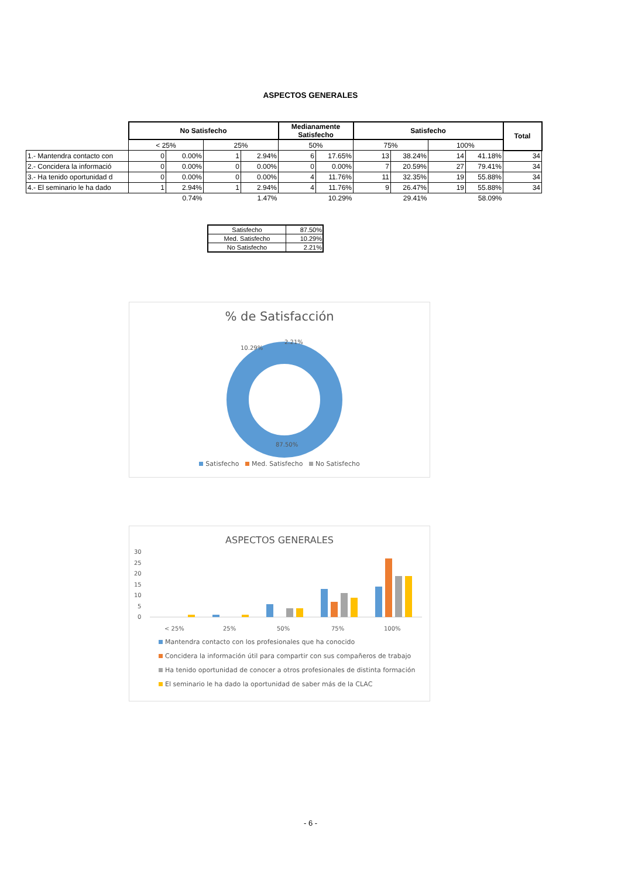ASPECTOS GENERALES
| | No Satisfecho | | | | Medianamente Satisfecho | | Satisfecho | | | | Total |
| --- | --- | --- | --- | --- | --- | --- | --- | --- | --- | --- | --- |
| | < 25% | | 25% | | 50% | | 75% | | 100% | | |
| 1.- Mantendra contacto con | 0 | 0.00% | 1 | 2.94% | 6 | 17.65% | 13 | 38.24% | 14 | 41.18% | 34 |
| 2.- Concidera la informació | 0 | 0.00% | 0 | 0.00% | 0 | 0.00% | 7 | 20.59% | 27 | 79.41% | 34 |
| 3.- Ha tenido oportunidad d | 0 | 0.00% | 0 | 0.00% | 4 | 11.76% | 11 | 32.35% | 19 | 55.88% | 34 |
| 4.- El seminario le ha dado | 1 | 2.94% | 1 | 2.94% | 4 | 11.76% | 9 | 26.47% | 19 | 55.88% | 34 |
| | | 0.74% | | 1.47% | | 10.29% | | 29.41% | | 58.09% | |
| Satisfecho | 87.50% |
| Med. Satisfecho | 10.29% |
| No Satisfecho | 2.21% |
% de Satisfacción
10.29%
2.21%
87.50%
Satisfecho Med. Satisfecho No Satisfecho
ASPECTOS GENERALES
30
25
20
15
10
5
0
< 25%
25%
50%
75%
100%
Mantendra contacto con los profesionales que ha conocido
Concidera la información útil para compartir con sus compañeros de trabajo
Ha tenido oportunidad de conocer a otros profesionales de distinta formación
El seminario le ha dado la oportunidad de saber más de la CLAC
- 6 -